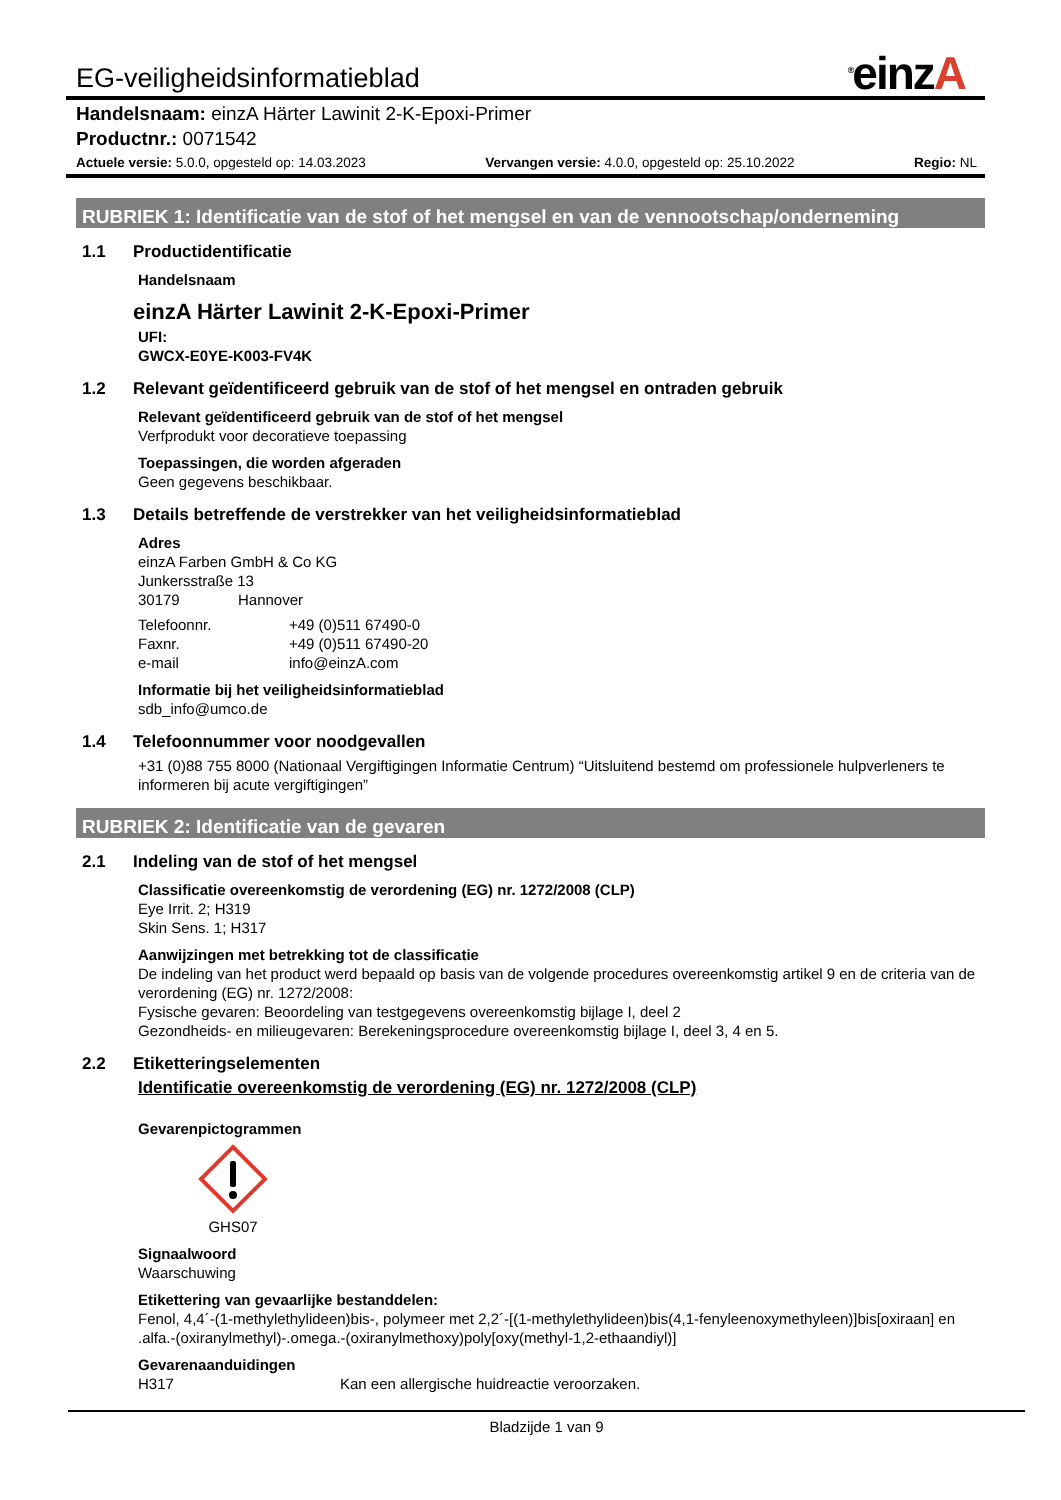EG-veiligheidsinformatieblad
<sup>®</sup>einzA
Handelsnaam: einzA Härter Lawinit 2-K-Epoxi-Primer
Productnr.: 0071542
Actuele versie: 5.0.0, opgesteld op: 14.03.2023 Vervangen versie: 4.0.0, opgesteld op: 25.10.2022 Regio: NL
RUBRIEK 1: Identificatie van de stof of het mengsel en van de vennootschap/onderneming
1.1 Productidentificatie
Handelsnaam
einzA Härter Lawinit 2-K-Epoxi-Primer
UFI:
GWCX-E0YE-K003-FV4K
1.2 Relevant geïdentificeerd gebruik van de stof of het mengsel en ontraden gebruik
Relevant geïdentificeerd gebruik van de stof of het mengsel
Verfprodukt voor decoratieve toepassing
Toepassingen, die worden afgeraden
Geen gegevens beschikbaar.
1.3 Details betreffende de verstrekker van het veiligheidsinformatieblad
Adres
einzA Farben GmbH & Co KG
Junkersstraße 13
30179 Hannover
Telefoonnr. +49 (0)511 67490-0
Faxnr. +49 (0)511 67490-20
e-mail info@einzA.com
Informatie bij het veiligheidsinformatieblad
sdb_info@umco.de
1.4 Telefoonnummer voor noodgevallen
+31 (0)88 755 8000 (Nationaal Vergiftigingen Informatie Centrum) “Uitsluitend bestemd om professionele hulpverleners te informeren bij acute vergiftigingen”
RUBRIEK 2: Identificatie van de gevaren
2.1 Indeling van de stof of het mengsel
Classificatie overeenkomstig de verordening (EG) nr. 1272/2008 (CLP)
Eye Irrit. 2; H319
Skin Sens. 1; H317
Aanwijzingen met betrekking tot de classificatie
De indeling van het product werd bepaald op basis van de volgende procedures overeenkomstig artikel 9 en de criteria van de verordening (EG) nr. 1272/2008:
Fysische gevaren: Beoordeling van testgegevens overeenkomstig bijlage I, deel 2
Gezondheids- en milieugevaren: Berekeningsprocedure overeenkomstig bijlage I, deel 3, 4 en 5.
2.2 Etiketteringselementen
Identificatie overeenkomstig de verordening (EG) nr. 1272/2008 (CLP)
Gevarenpictogrammen
GHS07
Signaalwoord
Waarschuwing
Etikettering van gevaarlijke bestanddelen:
Fenol, 4,4´-(1-methylethylideen)bis-, polymeer met 2,2´-[(1-methylethylideen)bis(4,1-fenyleenoxymethyleen)]bis[oxiraan] en .alfa.-(oxiranylmethyl)-.omega.-(oxiranylmethoxy)poly[oxy(methyl-1,2-ethaandiyl)]
Gevarenaanduidingen
H317 Kan een allergische huidreactie veroorzaken.
Bladzijde 1 van 9